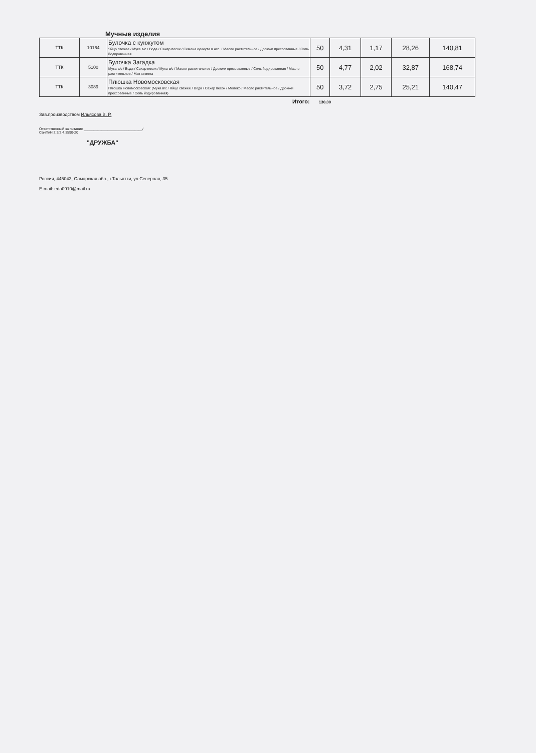Мучные изделия
| ТТК | 10164 | Булочка с кунжутом Яйцо свежее / Мука в/с / Вода / Сахар песок / Семена кунжута в асс. / Масло растительное / Дрожжи прессованные / Соль йодированная | 50 | 4,31 | 1,17 | 28,26 | 140,81 |
| ТТК | 5100 | Булочка Загадка Мука в/с / Вода / Сахар песок / Мука в/с / Масло растительное / Дрожжи прессованные / Соль йодированная / Масло растительное / Мак семена | 50 | 4,77 | 2,02 | 32,87 | 168,74 |
| ТТК | 3089 | Плюшка Новомосковская Плюшка Новомосковская: (Мука в/с / Яйцо свежее / Вода / Сахар песок / Молоко / Масло растительное / Дрожжи прессованные / Соль йодированная) | 50 | 3,72 | 2,75 | 25,21 | 140,47 |
Итого: 130,00
Зав.производством Ильясова В. Р.
Ответственный за питание ______________________________/
СанПиН 2.3/2.4.3590-20
"ДРУЖБА"
Россия, 445043, Самарская обл., г.Тольятти, ул.Северная, 35
E-mail: eda0910@mail.ru